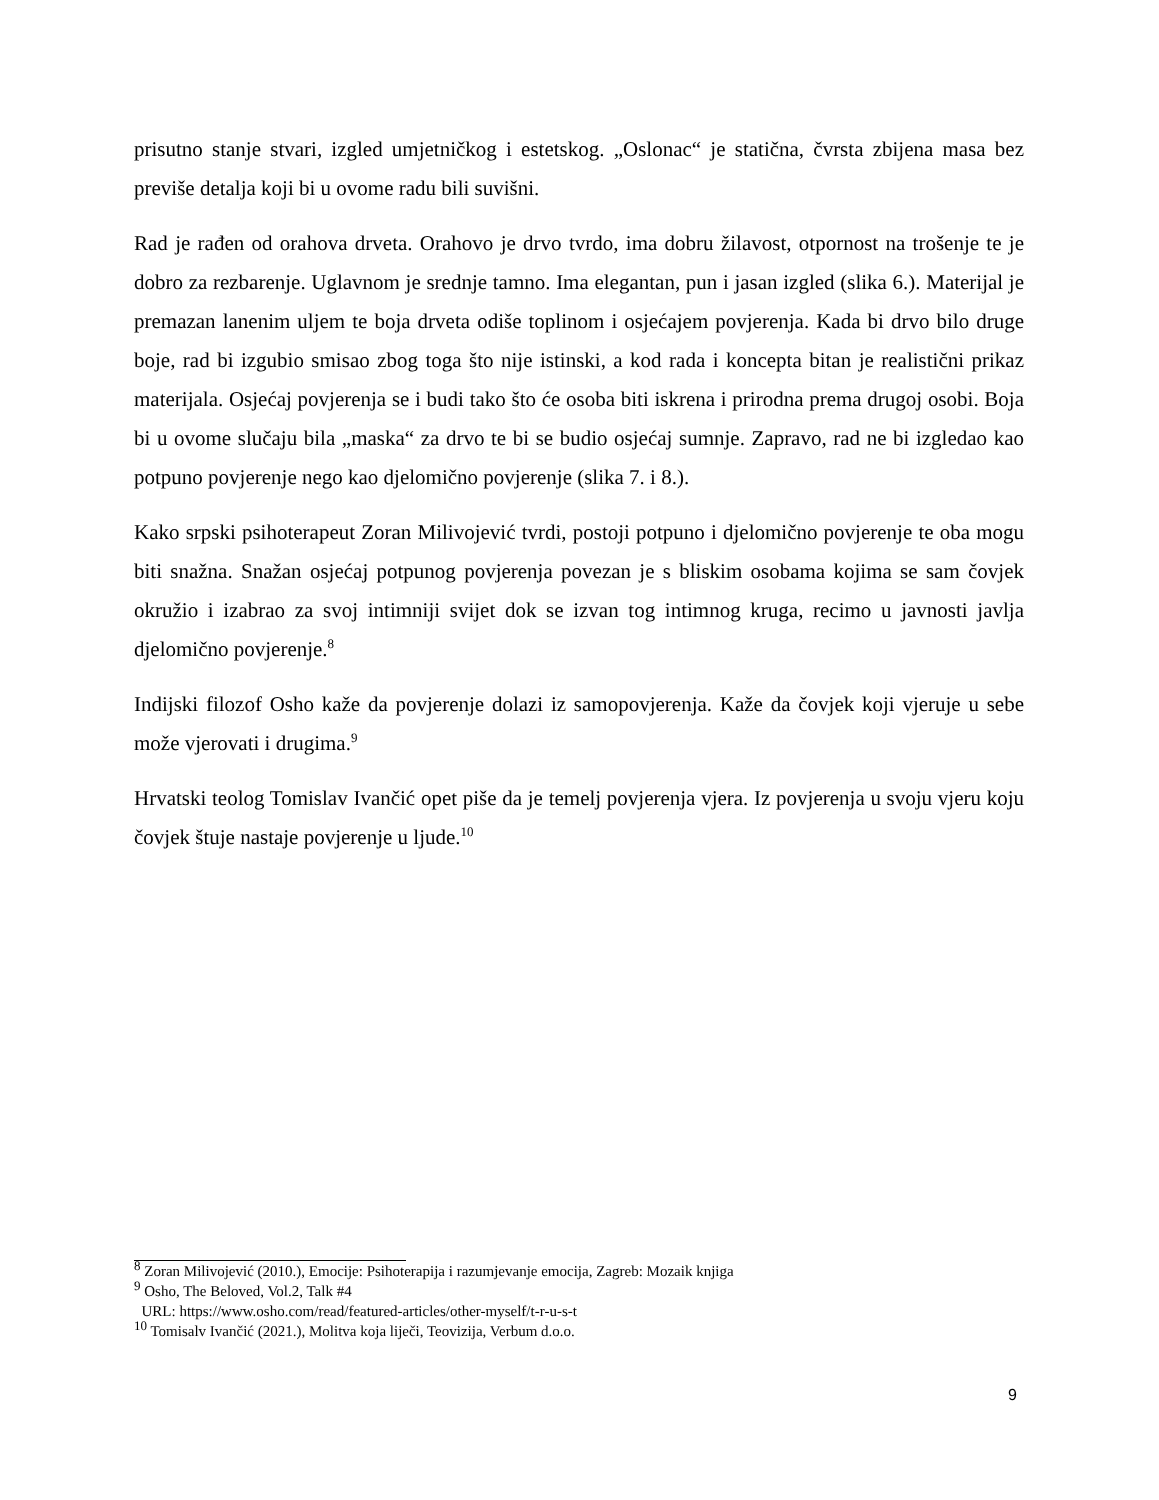prisutno stanje stvari, izgled umjetničkog i estetskog. „Oslonac“ je statična, čvrsta zbijena masa bez previše detalja koji bi u ovome radu bili suvišni.
Rad je rađen od orahova drveta. Orahovo je drvo tvrdo, ima dobru žilavost, otpornost na trošenje te je dobro za rezbarenje. Uglavnom je srednje tamno. Ima elegantan, pun i jasan izgled (slika 6.). Materijal je premazan lanenim uljem te boja drveta odiše toplinom i osjećajem povjerenja. Kada bi drvo bilo druge boje, rad bi izgubio smisao zbog toga što nije istinski, a kod rada i koncepta bitan je realistični prikaz materijala. Osjećaj povjerenja se i budi tako što će osoba biti iskrena i prirodna prema drugoj osobi. Boja bi u ovome slučaju bila „maska“ za drvo te bi se budio osjećaj sumnje. Zapravo, rad ne bi izgledao kao potpuno povjerenje nego kao djelomično povjerenje (slika 7. i 8.).
Kako srpski psihoterapeut Zoran Milivojević tvrdi, postoji potpuno i djelomično povjerenje te oba mogu biti snažna. Snažan osjećaj potpunog povjerenja povezan je s bliskim osobama kojima se sam čovjek okružio i izabrao za svoj intimniji svijet dok se izvan tog intimnog kruga, recimo u javnosti javlja djelomično povjerenje.<sup>8</sup>
Indijski filozof Osho kaže da povjerenje dolazi iz samopovjerenja. Kaže da čovjek koji vjeruje u sebe može vjerovati i drugima.<sup>9</sup>
Hrvatski teolog Tomislav Ivančić opet piše da je temelj povjerenja vjera. Iz povjerenja u svoju vjeru koju čovjek štuje nastaje povjerenje u ljude.<sup>10</sup>
<sup>8</sup> Zoran Milivojević (2010.), Emocije: Psihoterapija i razumjevanje emocija, Zagreb: Mozaik knjiga
<sup>9</sup> Osho, The Beloved, Vol.2, Talk #4
URL: https://www.osho.com/read/featured-articles/other-myself/t-r-u-s-t
<sup>10</sup> Tomisalv Ivančić (2021.), Molitva koja liječi, Teovizija, Verbum d.o.o.
9